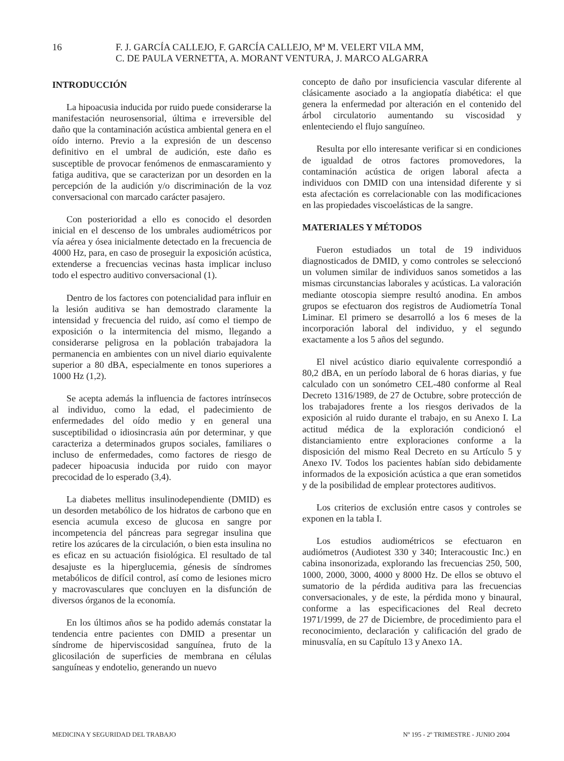16 F. J. GARCÍA CALLEJO, F. GARCÍA CALLEJO, Mª M. VELERT VILA MM,
C. DE PAULA VERNETTA, A. MORANT VENTURA, J. MARCO ALGARRA
INTRODUCCIÓN
La hipoacusia inducida por ruido puede considerarse la manifestación neurosensorial, última e irreversible del daño que la contaminación acústica ambiental genera en el oído interno. Previo a la expresión de un descenso definitivo en el umbral de audición, este daño es susceptible de provocar fenómenos de enmascaramiento y fatiga auditiva, que se caracterizan por un desorden en la percepción de la audición y/o discriminación de la voz conversacional con marcado carácter pasajero.
Con posterioridad a ello es conocido el desorden inicial en el descenso de los umbrales audiométricos por vía aérea y ósea inicialmente detectado en la frecuencia de 4000 Hz, para, en caso de proseguir la exposición acústica, extenderse a frecuencias vecinas hasta implicar incluso todo el espectro auditivo conversacional (1).
Dentro de los factores con potencialidad para influir en la lesión auditiva se han demostrado claramente la intensidad y frecuencia del ruido, así como el tiempo de exposición o la intermitencia del mismo, llegando a considerarse peligrosa en la población trabajadora la permanencia en ambientes con un nivel diario equivalente superior a 80 dBA, especialmente en tonos superiores a 1000 Hz (1,2).
Se acepta además la influencia de factores intrínsecos al individuo, como la edad, el padecimiento de enfermedades del oído medio y en general una susceptibilidad o idiosincrasia aún por determinar, y que caracteriza a determinados grupos sociales, familiares o incluso de enfermedades, como factores de riesgo de padecer hipoacusia inducida por ruido con mayor precocidad de lo esperado (3,4).
La diabetes mellitus insulinodependiente (DMID) es un desorden metabólico de los hidratos de carbono que en esencia acumula exceso de glucosa en sangre por incompetencia del páncreas para segregar insulina que retire los azúcares de la circulación, o bien esta insulina no es eficaz en su actuación fisiológica. El resultado de tal desajuste es la hiperglucemia, génesis de síndromes metabólicos de difícil control, así como de lesiones micro y macrovasculares que concluyen en la disfunción de diversos órganos de la economía.
En los últimos años se ha podido además constatar la tendencia entre pacientes con DMID a presentar un síndrome de hiperviscosidad sanguínea, fruto de la glicosilación de superficies de membrana en células sanguíneas y endotelio, generando un nuevo
concepto de daño por insuficiencia vascular diferente al clásicamente asociado a la angiopatía diabética: el que genera la enfermedad por alteración en el contenido del árbol circulatorio aumentando su viscosidad y enlenteciendo el flujo sanguíneo.
Resulta por ello interesante verificar si en condiciones de igualdad de otros factores promovedores, la contaminación acústica de origen laboral afecta a individuos con DMID con una intensidad diferente y si esta afectación es correlacionable con las modificaciones en las propiedades viscoelásticas de la sangre.
MATERIALES Y MÉTODOS
Fueron estudiados un total de 19 individuos diagnosticados de DMID, y como controles se seleccionó un volumen similar de individuos sanos sometidos a las mismas circunstancias laborales y acústicas. La valoración mediante otoscopia siempre resultó anodina. En ambos grupos se efectuaron dos registros de Audiometría Tonal Liminar. El primero se desarrolló a los 6 meses de la incorporación laboral del individuo, y el segundo exactamente a los 5 años del segundo.
El nivel acústico diario equivalente correspondió a 80,2 dBA, en un período laboral de 6 horas diarias, y fue calculado con un sonómetro CEL-480 conforme al Real Decreto 1316/1989, de 27 de Octubre, sobre protección de los trabajadores frente a los riesgos derivados de la exposición al ruido durante el trabajo, en su Anexo I. La actitud médica de la exploración condicionó el distanciamiento entre exploraciones conforme a la disposición del mismo Real Decreto en su Artículo 5 y Anexo IV. Todos los pacientes habían sido debidamente informados de la exposición acústica a que eran sometidos y de la posibilidad de emplear protectores auditivos.
Los criterios de exclusión entre casos y controles se exponen en la tabla I.
Los estudios audiométricos se efectuaron en audiómetros (Audiotest 330 y 340; Interacoustic Inc.) en cabina insonorizada, explorando las frecuencias 250, 500, 1000, 2000, 3000, 4000 y 8000 Hz. De ellos se obtuvo el sumatorio de la pérdida auditiva para las frecuencias conversacionales, y de este, la pérdida mono y binaural, conforme a las especificaciones del Real decreto 1971/1999, de 27 de Diciembre, de procedimiento para el reconocimiento, declaración y calificación del grado de minusvalía, en su Capítulo 13 y Anexo 1A.
MEDICINA Y SEGURIDAD DEL TRABAJO Nº 195 - 2º TRIMESTRE - JUNIO 2004